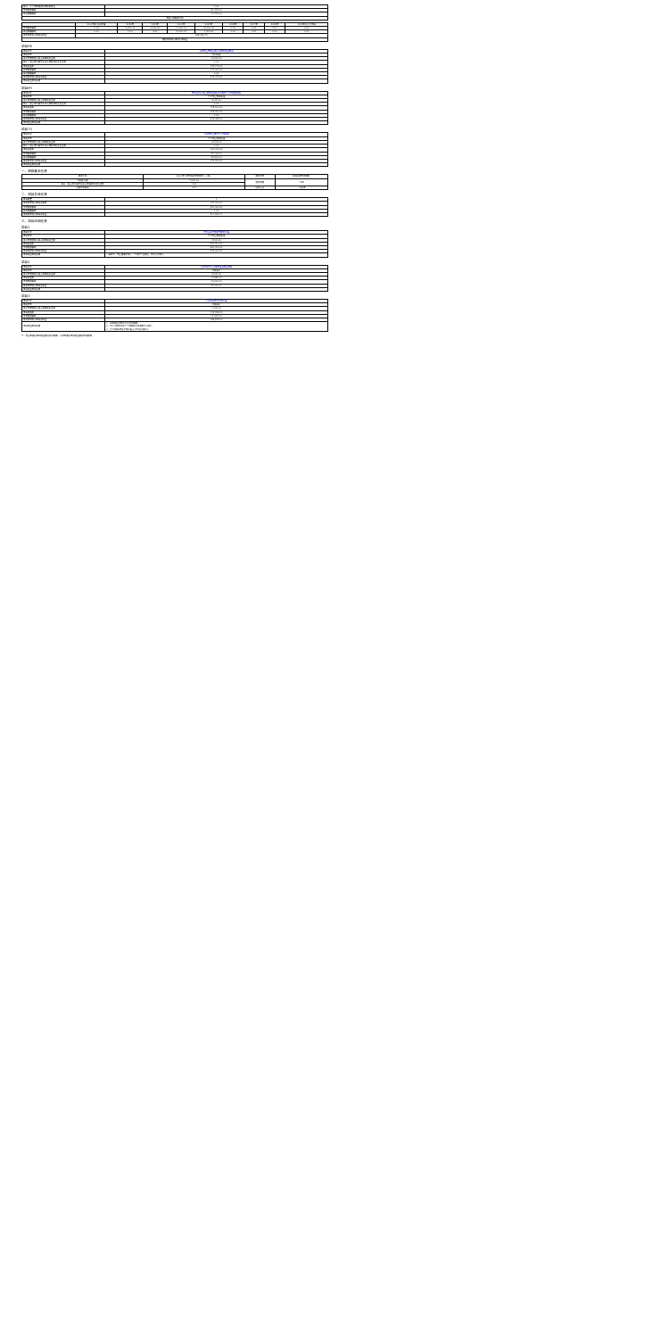| 其中：不含专项债券的项目资本金 | 0.00 |
| 专项债券融资 | 64,000.00 |
| 其他债务融资 | 14,000.00 |
| 项目分年融资计划 | |
| | 2021年及以前年度 | 2022年 | 2023年 | 2024年 | 2025年 | 2026年 | 2027年 | 2028年 | 2029年及以后年度 |
| --- | --- | --- | --- | --- | --- | --- | --- | --- | --- |
| 专项债券融资 | 0.00 | 5,000.00 | 2,000.00 | 14,000.00 | 42,000.00 | 0.00 | 0.00 | 0.00 | 0.00 |
| 其他债务融资 | 0.00 | 0.00 | 0.00 | 10,000.00 | 4,000.00 | 0.00 | 0.00 | 0.00 | 0.00 |
| 债券存续期内项目总收益 | 296,563.70 | | | | | | | | |
| 债券存续期内项目分年收益 | | | | | | | | | |
项目68
| 项目名称 | 光明新区新城区供水及配套设施项目 |
| 项目类型 | 水利设施 |
| 本次专项债券中用于该项目的金额 | 13,000.00 |
| 其中：用于符合条件的重大项目资本金的金额 | 0.00 |
| 项目总投资 | 199,775.00 |
| 专项债券融资 | 174,000.00 |
| 其他债务融资 | 0.00 |
| 债券存续期内项目总收益 | 372,373.00 |
| 项目收益预测依据 | |
项目69
| 项目名称 | 鄂州经济开发区基础设施提升及配套产业园建设项目 |
| 项目类型 | 产业园区基础设施 |
| 本次专项债券中用于该项目的金额 | 9,000.00 |
| 其中：用于符合条件的重大项目资本金的金额 | 0.00 |
| 项目总投资 | 132,500.00 |
| 专项债券融资 | 106,000.00 |
| 其他债务融资 | 0.00 |
| 债券存续期内项目总收益 | 302,085.00 |
| 项目收益预测依据 | |
项目70
| 项目名称 | 宁波高新区港芯产业园项目 |
| 项目类型 | 产业园区基础设施 |
| 本次专项债券中用于该项目的金额 | 12,000.00 |
| 其中：用于符合条件的重大项目资本金的金额 | 0.00 |
| 项目总投资 | 130,000.00 |
| 专项债券融资 | 97,100.00 |
| 其他债务融资 | 32,900.00 |
| 债券存续期内项目总收益 | 375,923.00 |
| 项目收益预测依据 | |
一、债券基本信息
| 债券名称 | 2024年宁波市本级专项债券（一期） | 债券类型 | 其他领域专项债券 |
| 计划发行额 | 7,500.00 | 债券期限 | 10年 |
| 其中：用于符合条件的重大项目资本金的金额 | 0.00 | | |
| 信用评级情况 | AAA | 还本方式 | 一次还本 |
二、项目总体信息
| 项目数量 | 3 |
| 债券存续期内项目总投资 | 497,450.00 |
| 专项债券融资 | 250,000.00 |
| 其他债务融资 | 0.00 |
| 债券存续期内项目总收益 | 611,902.41 |
三、项目详细信息
项目1
| 项目名称 | 奉化区医疗健康园配套工程 |
| 项目类型 | 产业园区基础设施 |
| 本次专项债券中用于该项目的金额 | 3,500.00 |
| 项目总投资 | 307,000.00 |
| 专项债券融资 | 220,000.00 |
| 债券存续期内项目总收益 | 375,000.00 |
| 项目收益预测依据 | 厂房租赁、园区服务费收入、土地出让金返还、物业办费收入。 |
项目2
| 项目名称 | 宁波市医疗中心配套设施建设项目 |
| 项目类型 | 社会事业 |
| 本次专项债券中用于该项目的金额 | 2,500.00 |
| 项目总投资 | 47,885.00 |
| 专项债券融资 | 30,000.00 |
| 债券存续期内项目总收益 | 90,440.41 |
| 项目收益预测依据 | |
项目3
| 项目名称 | 宁海县医院改扩建工程 |
| 项目类型 | 社会事业 |
| 本次专项债券中用于该项目的金额 | 1,500.00 |
| 项目总投资 | 142,920.00 |
| 专项债券融资 | 41,000.00 |
| 债券存续期内项目总收益 | 185,848.00 |
| 项目收益预测依据 | 1、各项目外部实际行业统计数据； 2、《2019年浙江省卫生健康事业发展统计公报》； 3、《宁海县医院改扩建工程可行性研究报告》 |
注：历史年度的项目收益填写实际数据，未来年度的项目收益填写预测数据。